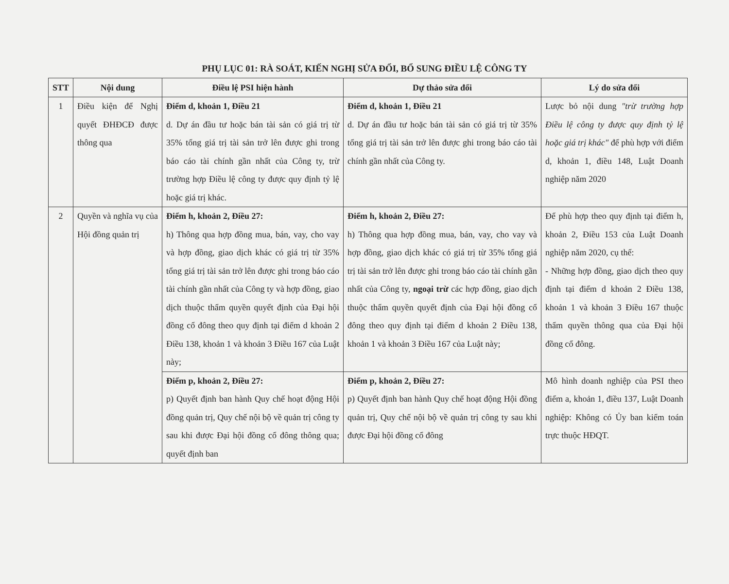PHỤ LỤC 01: RÀ SOÁT, KIẾN NGHỊ SỬA ĐỔI, BỔ SUNG ĐIỀU LỆ CÔNG TY
| STT | Nội dung | Điều lệ PSI hiện hành | Dự thảo sửa đổi | Lý do sửa đổi |
| --- | --- | --- | --- | --- |
| 1 | Điều kiện để Nghị quyết ĐHĐCĐ được thông qua | Điểm d, khoản 1, Điều 21 d. Dự án đầu tư hoặc bán tài sản có giá trị từ 35% tổng giá trị tài sản trở lên được ghi trong báo cáo tài chính gần nhất của Công ty, trừ trường hợp Điều lệ công ty được quy định tỷ lệ hoặc giá trị khác. | Điểm d, khoản 1, Điều 21 d. Dự án đầu tư hoặc bán tài sản có giá trị từ 35% tổng giá trị tài sản trở lên được ghi trong báo cáo tài chính gần nhất của Công ty. | Lược bỏ nội dung "trừ trường hợp Điều lệ công ty được quy định tỷ lệ hoặc giá trị khác" để phù hợp với điểm d, khoản 1, điều 148, Luật Doanh nghiệp năm 2020 |
| 2 | Quyền và nghĩa vụ của Hội đồng quản trị | Điểm h, khoản 2, Điều 27: h) Thông qua hợp đồng mua, bán, vay, cho vay và hợp đồng, giao dịch khác có giá trị từ 35% tổng giá trị tài sản trở lên được ghi trong báo cáo tài chính gần nhất của Công ty và hợp đồng, giao dịch thuộc thẩm quyền quyết định của Đại hội đồng cổ đông theo quy định tại điểm d khoản 2 Điều 138, khoản 1 và khoản 3 Điều 167 của Luật này; | Điểm h, khoản 2, Điều 27: h) Thông qua hợp đồng mua, bán, vay, cho vay và hợp đồng, giao dịch khác có giá trị từ 35% tổng giá trị tài sản trở lên được ghi trong báo cáo tài chính gần nhất của Công ty, ngoại trừ các hợp đồng, giao dịch thuộc thẩm quyền quyết định của Đại hội đồng cổ đông theo quy định tại điểm d khoản 2 Điều 138, khoản 1 và khoản 3 Điều 167 của Luật này; | Để phù hợp theo quy định tại điểm h, khoản 2, Điều 153 của Luật Doanh nghiệp năm 2020, cụ thể: - Những hợp đồng, giao dịch theo quy định tại điểm d khoản 2 Điều 138, khoản 1 và khoản 3 Điều 167 thuộc thẩm quyền thông qua của Đại hội đồng cổ đông. |
| | | Điểm p, khoản 2, Điều 27: p) Quyết định ban hành Quy chế hoạt động Hội đồng quản trị, Quy chế nội bộ về quản trị công ty sau khi được Đại hội đồng cổ đông thông qua; quyết định ban | Điểm p, khoản 2, Điều 27: p) Quyết định ban hành Quy chế hoạt động Hội đồng quản trị, Quy chế nội bộ về quản trị công ty sau khi được Đại hội đồng cổ đông | Mô hình doanh nghiệp của PSI theo điểm a, khoản 1, điều 137, Luật Doanh nghiệp: Không có Ủy ban kiểm toán trực thuộc HĐQT. |